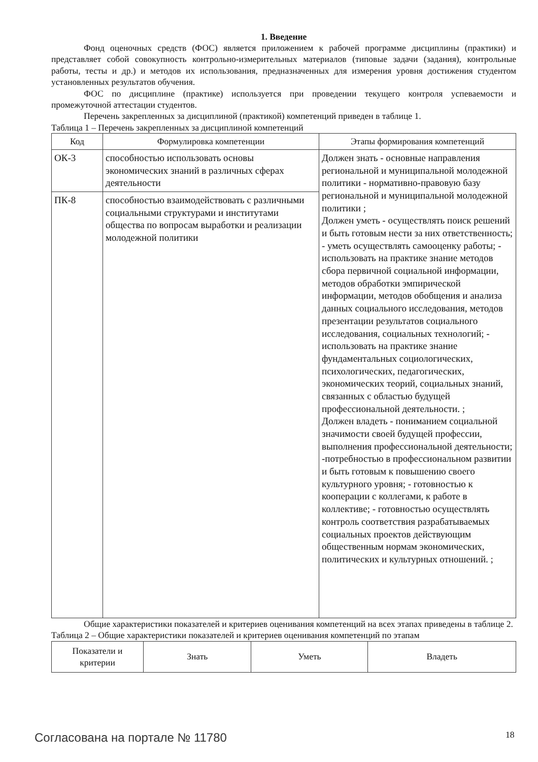1. Введение
Фонд оценочных средств (ФОС) является приложением к рабочей программе дисциплины (практики) и представляет собой совокупность контрольно-измерительных материалов (типовые задачи (задания), контрольные работы, тесты и др.) и методов их использования, предназначенных для измерения уровня достижения студентом установленных результатов обучения.
ФОС по дисциплине (практике) используется при проведении текущего контроля успеваемости и промежуточной аттестации студентов.
Перечень закрепленных за дисциплиной (практикой) компетенций приведен в таблице 1.
Таблица 1 – Перечень закрепленных за дисциплиной компетенций
| Код | Формулировка компетенции | Этапы формирования компетенций |
| --- | --- | --- |
| ОК-3 | способностью использовать основы экономических знаний в различных сферах деятельности | Должен знать - основные направления региональной и муниципальной молодежной политики - нормативно-правовую базу региональной и муниципальной молодежной политики ; Должен уметь - осуществлять поиск решений и быть готовым нести за них ответственность; - уметь осуществлять самооценку работы; - использовать на практике знание методов сбора первичной социальной информации, методов обработки эмпирической информации, методов обобщения и анализа данных социального исследования, методов презентации результатов социального исследования, социальных технологий; - использовать на практике знание фундаментальных социологических, психологических, педагогических, экономических теорий, социальных знаний, связанных с областью будущей профессиональной деятельности. ; Должен владеть - пониманием социальной значимости своей будущей профессии, выполнения профессиональной деятельности; -потребностью в профессиональном развитии и быть готовым к повышению своего культурного уровня; - готовностью к кооперации с коллегами, к работе в коллективе; - готовностью осуществлять контроль соответствия разрабатываемых социальных проектов действующим общественным нормам экономических, политических и культурных отношений. ; |
| ПК-8 | способностью взаимодействовать с различными социальными структурами и институтами общества по вопросам выработки и реализации молодежной политики | |
Общие характеристики показателей и критериев оценивания компетенций на всех этапах приведены в таблице 2.
Таблица 2 – Общие характеристики показателей и критериев оценивания компетенций по этапам
| Показатели и критерии | Знать | Уметь | Владеть |
| --- | --- | --- | --- |
Согласована на портале № 11780 18